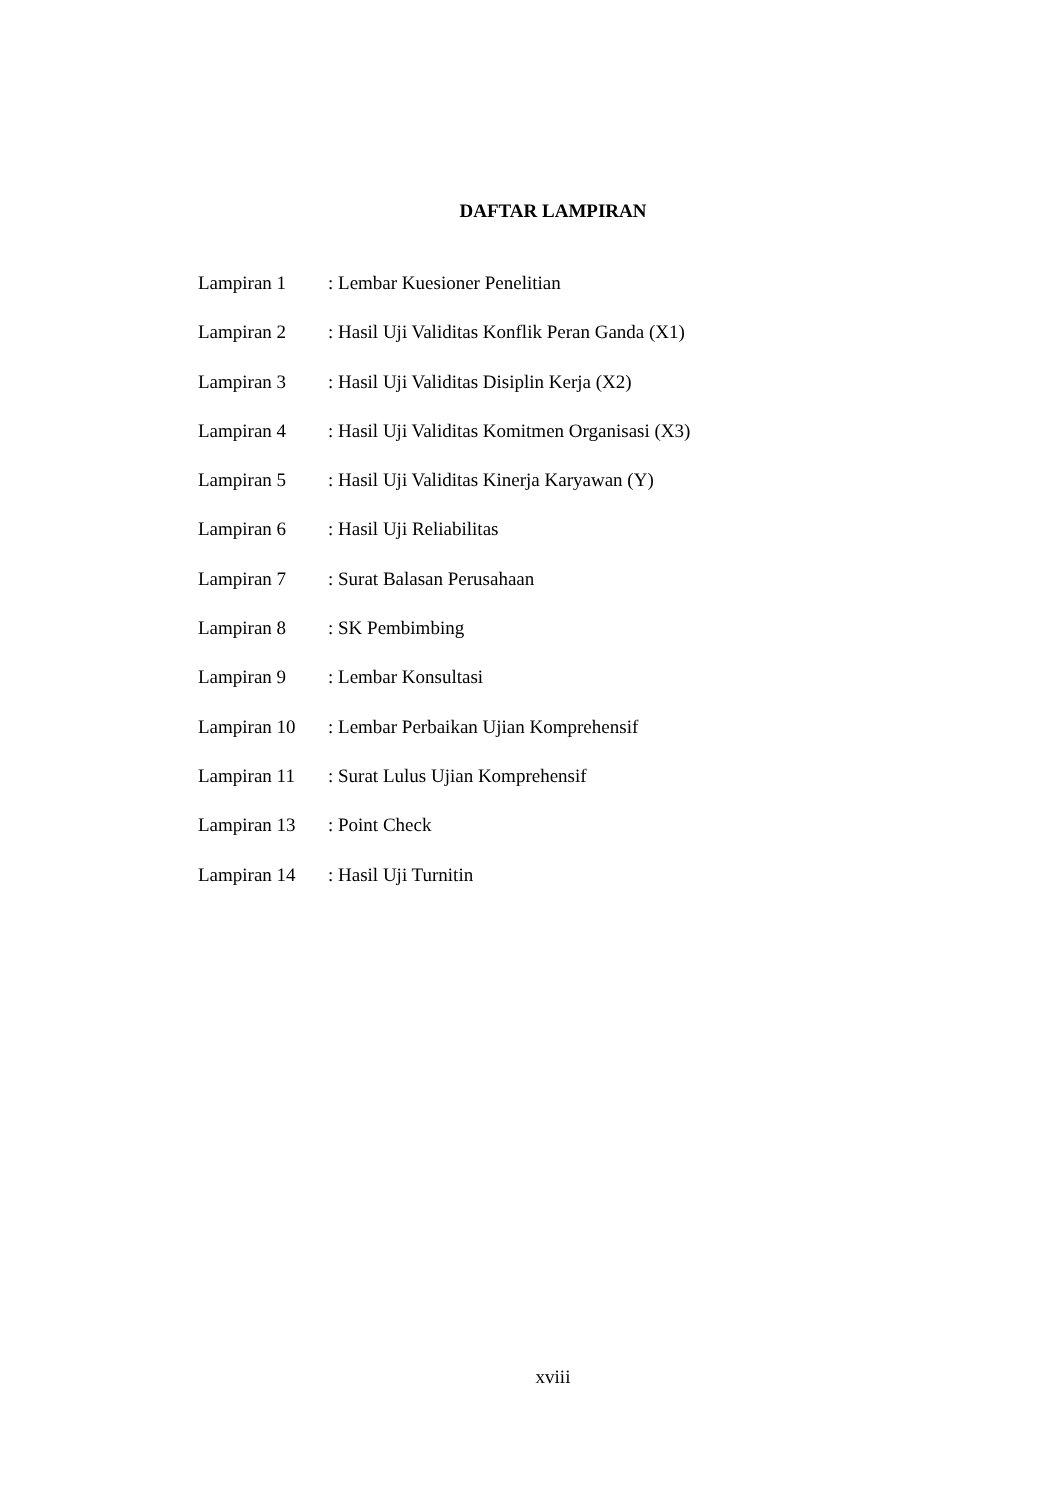DAFTAR LAMPIRAN
| Lampiran 1 | : Lembar Kuesioner Penelitian |
| Lampiran 2 | : Hasil Uji Validitas Konflik Peran Ganda (X1) |
| Lampiran 3 | : Hasil Uji Validitas Disiplin Kerja (X2) |
| Lampiran 4 | : Hasil Uji Validitas Komitmen Organisasi (X3) |
| Lampiran 5 | : Hasil Uji Validitas Kinerja Karyawan (Y) |
| Lampiran 6 | : Hasil Uji Reliabilitas |
| Lampiran 7 | : Surat Balasan Perusahaan |
| Lampiran 8 | : SK Pembimbing |
| Lampiran 9 | : Lembar Konsultasi |
| Lampiran 10 | : Lembar Perbaikan Ujian Komprehensif |
| Lampiran 11 | : Surat Lulus Ujian Komprehensif |
| Lampiran 13 | : Point Check |
| Lampiran 14 | : Hasil Uji Turnitin |
xviii